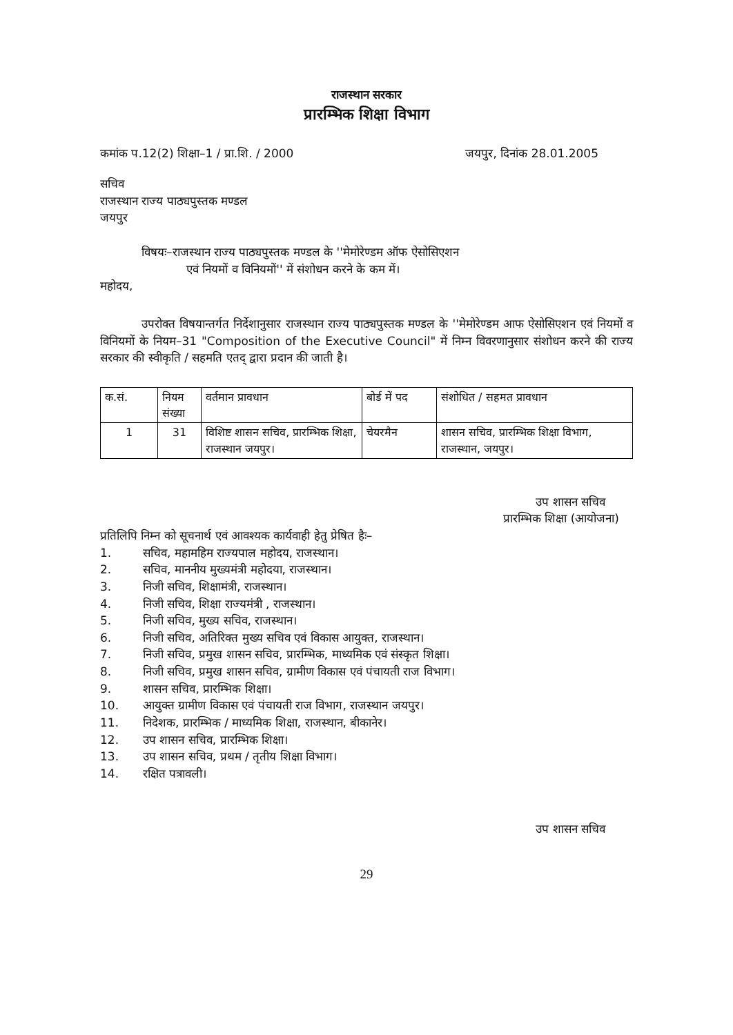राजस्थान सरकार
प्रारम्भिक शिक्षा विभाग
कमांक प.12(2) शिक्षा–1 / प्रा.शि. / 2000 जयपुर, दिनांक 28.01.2005
सचिव
राजस्थान राज्य पाठ्यपुस्तक मण्डल
जयपुर
विषयः–राजस्थान राज्य पाठ्यपुस्तक मण्डल के ''मेमोरेण्डम ऑफ ऐसोसिएशन
एवं नियमों व विनियमों'' में संशोधन करने के कम में।
महोदय,
उपरोक्त विषयान्तर्गत निर्देशानुसार राजस्थान राज्य पाठ्यपुस्तक मण्डल के ''मेमोरेण्डम आफ ऐसोसिएशन एवं नियमों व विनियमों के नियम–31 "Composition of the Executive Council" में निम्न विवरणानुसार संशोधन करने की राज्य सरकार की स्वीकृति / सहमति एतद् द्वारा प्रदान की जाती है।
| क.सं. | नियम संख्या | वर्तमान प्रावधान | बोर्ड में पद | संशोधित / सहमत प्रावधान |
| --- | --- | --- | --- | --- |
| 1 | 31 | विशिष्ट शासन सचिव, प्रारम्भिक शिक्षा, राजस्थान जयपुर। | चेयरमैन | शासन सचिव, प्रारम्भिक शिक्षा विभाग, राजस्थान, जयपुर। |
उप शासन सचिव
प्रारम्भिक शिक्षा (आयोजना)
प्रतिलिपि निम्न को सूचनार्थ एवं आवश्यक कार्यवाही हेतु प्रेषित हैः–
1. सचिव, महामहिम राज्यपाल महोदय, राजस्थान।
2. सचिव, माननीय मुख्यमंत्री महोदया, राजस्थान।
3. निजी सचिव, शिक्षामंत्री, राजस्थान।
4. निजी सचिव, शिक्षा राज्यमंत्री , राजस्थान।
5. निजी सचिव, मुख्य सचिव, राजस्थान।
6. निजी सचिव, अतिरिक्त मुख्य सचिव एवं विकास आयुक्त, राजस्थान।
7. निजी सचिव, प्रमुख शासन सचिव, प्रारम्भिक, माध्यमिक एवं संस्कृत शिक्षा।
8. निजी सचिव, प्रमुख शासन सचिव, ग्रामीण विकास एवं पंचायती राज विभाग।
9. शासन सचिव, प्रारम्भिक शिक्षा।
10. आयुक्त ग्रामीण विकास एवं पंचायती राज विभाग, राजस्थान जयपुर।
11. निदेशक, प्रारम्भिक / माध्यमिक शिक्षा, राजस्थान, बीकानेर।
12. उप शासन सचिव, प्रारम्भिक शिक्षा।
13. उप शासन सचिव, प्रथम / तृतीय शिक्षा विभाग।
14. रक्षित पत्रावली।
उप शासन सचिव
29